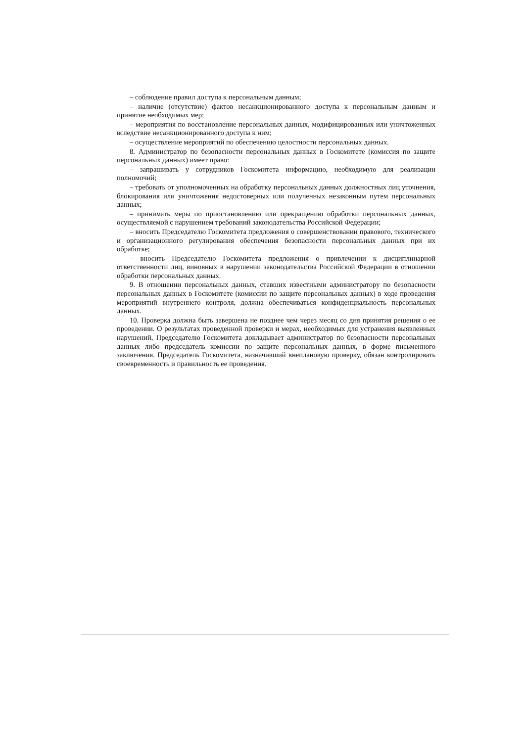– соблюдение правил доступа к персональным данным;
– наличие (отсутствие) фактов несанкционированного доступа к персональным данным и принятие необходимых мер;
– мероприятия по восстановление персональных данных, модифицированных или уничтоженных вследствие несанкционированного доступа к ним;
– осуществление мероприятий по обеспечению целостности персональных данных.
8. Администратор по безопасности персональных данных в Госкомитете (комиссия по защите персональных данных) имеет право:
– запрашивать у сотрудников Госкомитета информацию, необходимую для реализации полномочий;
– требовать от уполномоченных на обработку персональных данных должностных лиц уточнения, блокирования или уничтожения недостоверных или полученных незаконным путем персональных данных;
– принимать меры по приостановлению или прекращению обработки персональных данных, осуществляемой с нарушением требований законодательства Российской Федерации;
– вносить Председателю Госкомитета предложения о совершенствовании правового, технического и организационного регулирования обеспечения безопасности персональных данных при их обработке;
– вносить Председателю Госкомитета предложения о привлечении к дисциплинарной ответственности лиц, виновных в нарушении законодательства Российской Федерации в отношении обработки персональных данных.
9. В отношении персональных данных, ставших известными администратору по безопасности персональных данных в Госкомитете (комиссии по защите персональных данных) в ходе проведения мероприятий внутреннего контроля, должна обеспечиваться конфиденциальность персональных данных.
10. Проверка должна быть завершена не позднее чем через месяц со дня принятия решения о ее проведении. О результатах проведенной проверки и мерах, необходимых для устранения выявленных нарушений, Председателю Госкомитета докладывает администратор по безопасности персональных данных либо председатель комиссии по защите персональных данных, в форме письменного заключения. Председатель Госкомитета, назначивший внеплановую проверку, обязан контролировать своевременность и правильность ее проведения.